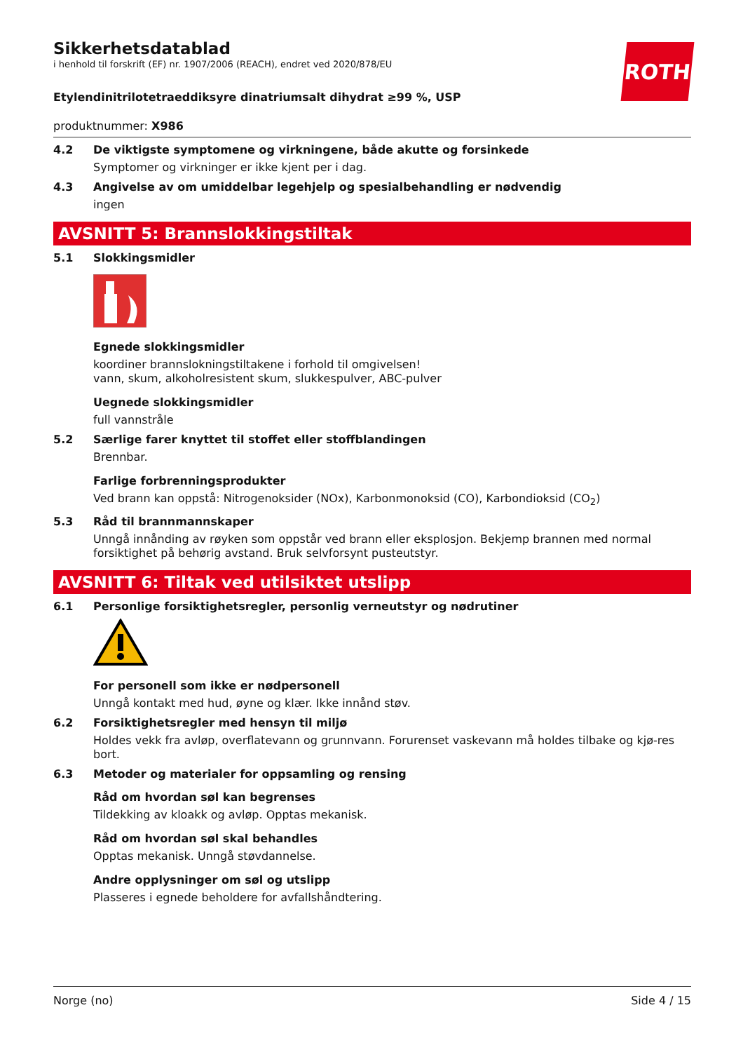ROTH
Sikkerhetsdatablad
i henhold til forskrift (EF) nr. 1907/2006 (REACH), endret ved 2020/878/EU
Etylendinitrilotetraeddiksyre dinatriumsalt dihydrat ≥99 %, USP
produktnummer: X986
4.2 De viktigste symptomene og virkningene, både akutte og forsinkede
Symptomer og virkninger er ikke kjent per i dag.
4.3 Angivelse av om umiddelbar legehjelp og spesialbehandling er nødvendig
ingen
AVSNITT 5: Brannslokkingstiltak
5.1 Slokkingsmidler
Egnede slokkingsmidler
koordiner brannslokningstiltakene i forhold til omgivelsen!
vann, skum, alkoholresistent skum, slukkespulver, ABC-pulver
Uegnede slokkingsmidler
full vannstråle
5.2 Særlige farer knyttet til stoffet eller stoffblandingen
Brennbar.
Farlige forbrenningsprodukter
Ved brann kan oppstå: Nitrogenoksider (NOx), Karbonmonoksid (CO), Karbondioksid (CO<sub>2</sub>)
5.3 Råd til brannmannskaper
Unngå innånding av røyken som oppstår ved brann eller eksplosjon. Bekjemp brannen med normal forsiktighet på behørig avstand. Bruk selvforsynt pusteutstyr.
AVSNITT 6: Tiltak ved utilsiktet utslipp
6.1 Personlige forsiktighetsregler, personlig verneutstyr og nødrutiner
For personell som ikke er nødpersonell
Unngå kontakt med hud, øyne og klær. Ikke innånd støv.
6.2 Forsiktighetsregler med hensyn til miljø
Holdes vekk fra avløp, overflatevann og grunnvann. Forurenset vaskevann må holdes tilbake og kjø-res bort.
6.3 Metoder og materialer for oppsamling og rensing
Råd om hvordan søl kan begrenses
Tildekking av kloakk og avløp. Opptas mekanisk.
Råd om hvordan søl skal behandles
Opptas mekanisk. Unngå støvdannelse.
Andre opplysninger om søl og utslipp
Plasseres i egnede beholdere for avfallshåndtering.
Norge (no) Side 4 / 15